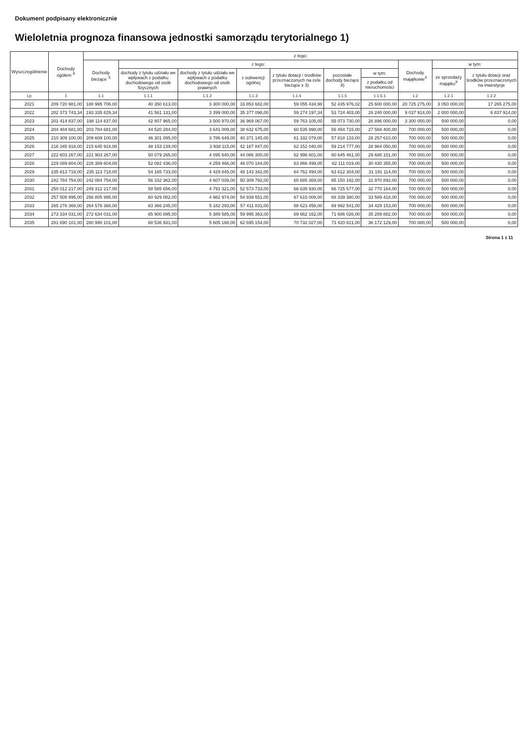Dokument podpisany elektronicznie
Wieloletnia prognoza finansowa jednostki samorządu terytorialnego 1)
| Wyszczególnienie | Dochody ogółem <sup>X</sup> | z tego: | | | | | | | | | |
| --- | --- | --- | --- | --- | --- | --- | --- | --- | --- | --- | --- |
| | | Dochody bieżące <sup>X</sup> | z tego: | | | | | | Dochody majątkowe<sup>X</sup> | w tym: | |
| | | | dochody z tytułu udziału we wpływach z podatku dochodowego od osób fizycznych | dochody z tytułu udziału we wpływach z podatku dochodowego od osób prawnych | z subwencji ogólnej | z tytułu dotacji i środków przeznaczonych na cele bieżące x 3) | pozostałe dochody bieżące 4) | w tym: | | ze sprzedaży majątku<sup>X</sup> | z tytułu dotacji oraz środków przeznaczonych na inwestycje |
| | | | | | | | | z podatku od nieruchomości | | | |
| Lp | 1 | 1.1 | 1.1.1 | 1.1.2 | 1.1.3 | 1.1.4 | 1.1.5 | 1.1.5.1 | 1.2 | 1.2.1 | 1.2.2 |
| 2021 | 209 720 981,00 | 188 995 706,00 | 40 350 613,00 | 3 300 000,00 | 33 853 682,00 | 59 055 434,98 | 52 435 976,02 | 25 600 000,00 | 20 725 275,00 | 3 050 000,00 | 17 265 275,00 |
| 2022 | 202 373 743,34 | 193 335 829,34 | 41 561 131,00 | 3 399 000,00 | 35 377 098,00 | 59 274 197,34 | 53 724 403,00 | 26 240 000,00 | 9 037 914,00 | 2 000 000,00 | 6 837 914,00 |
| 2023 | 201 414 837,00 | 198 114 837,00 | 42 807 965,00 | 3 500 970,00 | 36 969 067,00 | 59 763 105,00 | 55 073 730,00 | 26 896 000,00 | 3 300 000,00 | 500 000,00 | 0,00 |
| 2024 | 204 484 681,00 | 203 784 681,00 | 44 520 284,00 | 3 641 009,00 | 38 632 675,00 | 60 535 998,00 | 56 454 715,00 | 27 568 400,00 | 700 000,00 | 500 000,00 | 0,00 |
| 2025 | 210 309 100,00 | 209 609 100,00 | 46 301 095,00 | 3 786 649,00 | 40 371 145,00 | 61 332 078,00 | 57 818 133,00 | 28 257 610,00 | 700 000,00 | 500 000,00 | 0,00 |
| 2026 | 216 345 918,00 | 215 645 918,00 | 48 153 139,00 | 3 938 115,00 | 42 187 847,00 | 62 152 040,00 | 59 214 777,00 | 28 964 050,00 | 700 000,00 | 500 000,00 | 0,00 |
| 2027 | 222 603 267,00 | 221 903 267,00 | 50 079 265,00 | 4 095 640,00 | 44 086 300,00 | 62 996 601,00 | 60 645 461,00 | 29 688 151,00 | 700 000,00 | 500 000,00 | 0,00 |
| 2028 | 229 089 604,00 | 228 389 604,00 | 52 082 436,00 | 4 259 466,00 | 46 070 184,00 | 63 866 499,00 | 62 111 019,00 | 30 430 355,00 | 700 000,00 | 500 000,00 | 0,00 |
| 2029 | 235 813 718,00 | 235 113 718,00 | 54 165 733,00 | 4 429 845,00 | 48 143 342,00 | 64 762 494,00 | 63 612 304,00 | 31 191 114,00 | 700 000,00 | 500 000,00 | 0,00 |
| 2030 | 242 784 754,00 | 242 084 754,00 | 56 332 362,00 | 4 607 039,00 | 50 309 792,00 | 65 685 369,00 | 65 150 192,00 | 31 970 892,00 | 700 000,00 | 500 000,00 | 0,00 |
| 2031 | 250 012 217,00 | 249 312 217,00 | 58 585 656,00 | 4 791 321,00 | 52 573 733,00 | 66 635 930,00 | 66 725 577,00 | 32 770 164,00 | 700 000,00 | 500 000,00 | 0,00 |
| 2032 | 257 505 995,00 | 256 805 995,00 | 60 929 082,00 | 4 982 974,00 | 54 939 551,00 | 67 615 008,00 | 68 339 380,00 | 33 589 418,00 | 700 000,00 | 500 000,00 | 0,00 |
| 2033 | 265 276 368,00 | 264 576 368,00 | 63 366 245,00 | 5 182 293,00 | 57 411 831,00 | 68 623 458,00 | 69 992 541,00 | 34 429 153,00 | 700 000,00 | 500 000,00 | 0,00 |
| 2034 | 273 334 031,00 | 272 634 031,00 | 65 900 895,00 | 5 389 585,00 | 59 995 363,00 | 69 662 162,00 | 71 686 026,00 | 35 289 882,00 | 700 000,00 | 500 000,00 | 0,00 |
| 2035 | 281 690 101,00 | 280 990 101,00 | 68 536 931,00 | 5 605 168,00 | 62 695 154,00 | 70 732 027,00 | 73 420 821,00 | 36 172 129,00 | 700 000,00 | 500 000,00 | 0,00 |
Strona 1 z 11